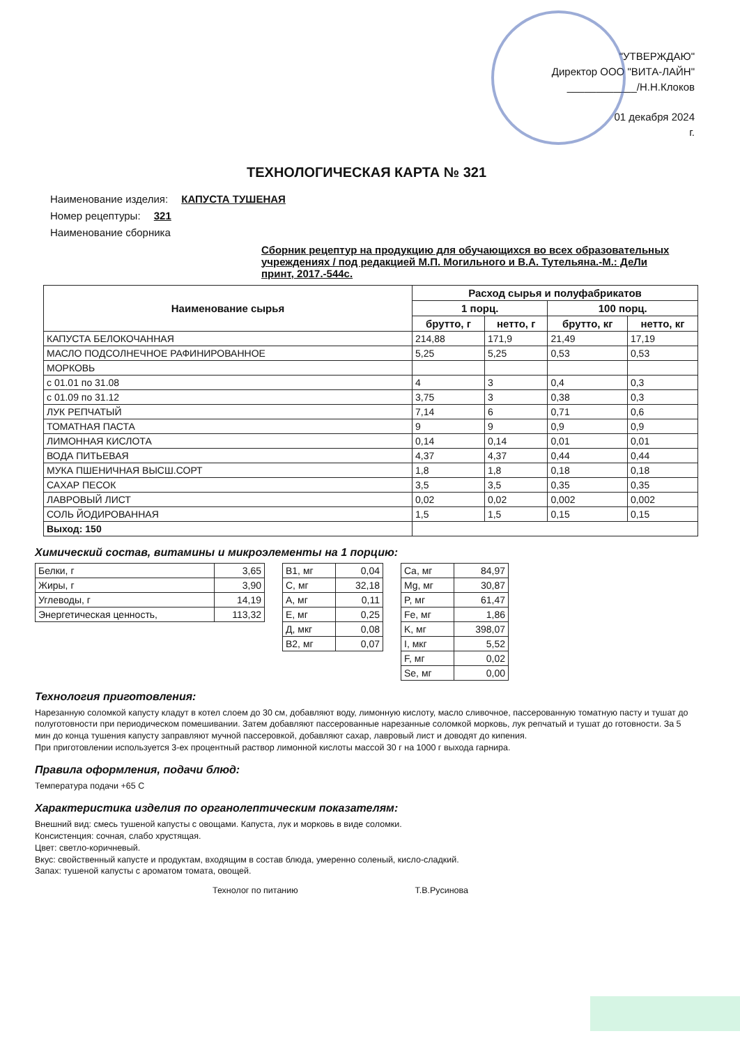"УТВЕРЖДАЮ"
Директор ООО "ВИТА-ЛАЙН"
____________/Н.Н.Клоков
01 декабря 2024
г.
ТЕХНОЛОГИЧЕСКАЯ КАРТА № 321
Наименование изделия: КАПУСТА ТУШЕНАЯ
Номер рецептуры: 321
Наименование сборника
Сборник рецептур на продукцию для обучающихся во всех образовательных учреждениях / под редакцией М.П. Могильного и В.А. Тутельяна.-М.: ДеЛи принт, 2017.-544с.
| Наименование сырья | Расход сырья и полуфабрикатов | | | |
| --- | --- | --- | --- | --- |
| | 1 порц. | | 100 порц. | |
| | брутто, г | нетто, г | брутто, кг | нетто, кг |
| КАПУСТА БЕЛОКОЧАННАЯ | 214,88 | 171,9 | 21,49 | 17,19 |
| МАСЛО ПОДСОЛНЕЧНОЕ РАФИНИРОВАННОЕ | 5,25 | 5,25 | 0,53 | 0,53 |
| МОРКОВЬ | | | | |
| с 01.01 по 31.08 | 4 | 3 | 0,4 | 0,3 |
| с 01.09 по 31.12 | 3,75 | 3 | 0,38 | 0,3 |
| ЛУК РЕПЧАТЫЙ | 7,14 | 6 | 0,71 | 0,6 |
| ТОМАТНАЯ ПАСТА | 9 | 9 | 0,9 | 0,9 |
| ЛИМОННАЯ КИСЛОТА | 0,14 | 0,14 | 0,01 | 0,01 |
| ВОДА ПИТЬЕВАЯ | 4,37 | 4,37 | 0,44 | 0,44 |
| МУКА ПШЕНИЧНАЯ ВЫСШ.СОРТ | 1,8 | 1,8 | 0,18 | 0,18 |
| САХАР ПЕСОК | 3,5 | 3,5 | 0,35 | 0,35 |
| ЛАВРОВЫЙ ЛИСТ | 0,02 | 0,02 | 0,002 | 0,002 |
| СОЛЬ ЙОДИРОВАННАЯ | 1,5 | 1,5 | 0,15 | 0,15 |
| Выход: 150 | | | | |
Химический состав, витамины и микроэлементы на 1 порцию:
| Белки, г | 3,65 |
| Жиры, г | 3,90 |
| Углеводы, г | 14,19 |
| Энергетическая ценность, | 113,32 |
| В1, мг | 0,04 |
| С, мг | 32,18 |
| А, мг | 0,11 |
| Е, мг | 0,25 |
| Д, мкг | 0,08 |
| В2, мг | 0,07 |
| Ca, мг | 84,97 |
| Mg, мг | 30,87 |
| P, мг | 61,47 |
| Fe, мг | 1,86 |
| K, мг | 398,07 |
| I, мкг | 5,52 |
| F, мг | 0,02 |
| Se, мг | 0,00 |
Технология приготовления:
Нарезанную соломкой капусту кладут в котел слоем до 30 см, добавляют воду, лимонную кислоту, масло сливочное, пассерованную томатную пасту и тушат до полуготовности при периодическом помешивании. Затем добавляют пассерованные нарезанные соломкой морковь, лук репчатый и тушат до готовности. За 5 мин до конца тушения капусту заправляют мучной пассеровкой, добавляют сахар, лавровый лист и доводят до кипения.
При приготовлении используется 3-ех процентный раствор лимонной кислоты массой 30 г на 1000 г выхода гарнира.
Правила оформления, подачи блюд:
Температура подачи +65 С
Характеристика изделия по органолептическим показателям:
Внешний вид: смесь тушеной капусты с овощами. Капуста, лук и морковь в виде соломки.
Консистенция: сочная, слабо хрустящая.
Цвет: светло-коричневый.
Вкус: свойственный капусте и продуктам, входящим в состав блюда, умеренно соленый, кисло-сладкий.
Запах: тушеной капусты с ароматом томата, овощей.
Технолог по питанию Т.В.Русинова